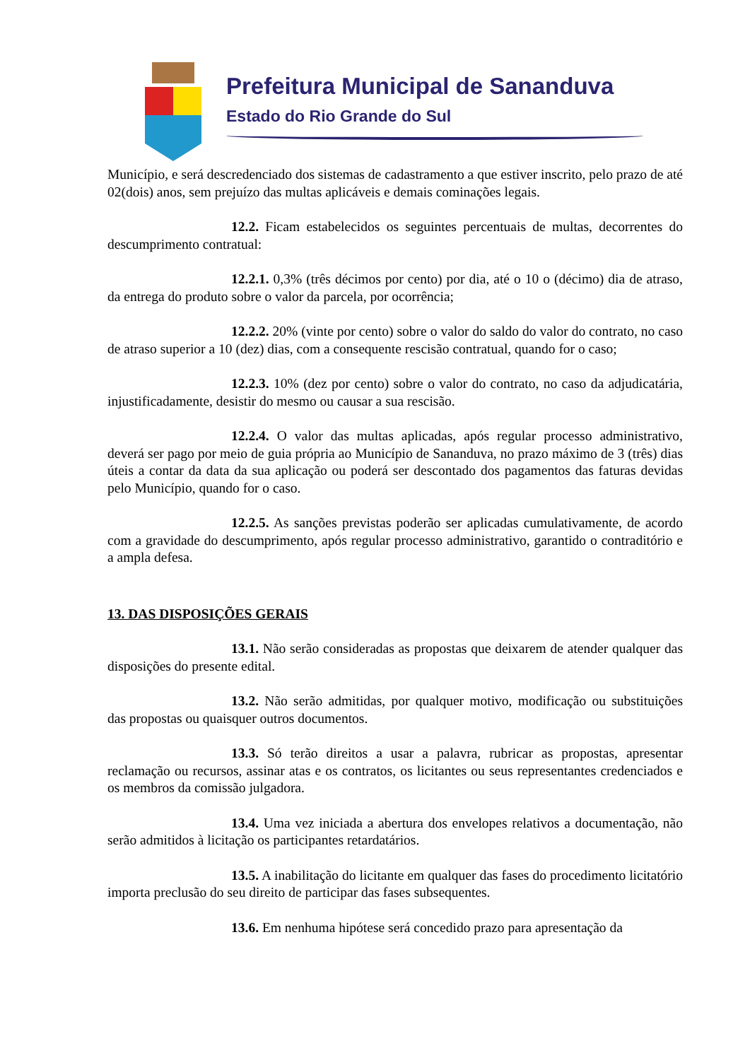Prefeitura Municipal de Sananduva
Estado do Rio Grande do Sul
Município, e será descredenciado dos sistemas de cadastramento a que estiver inscrito, pelo prazo de até 02(dois) anos, sem prejuízo das multas aplicáveis e demais cominações legais.
12.2. Ficam estabelecidos os seguintes percentuais de multas, decorrentes do descumprimento contratual:
12.2.1. 0,3% (três décimos por cento) por dia, até o 10 o (décimo) dia de atraso, da entrega do produto sobre o valor da parcela, por ocorrência;
12.2.2. 20% (vinte por cento) sobre o valor do saldo do valor do contrato, no caso de atraso superior a 10 (dez) dias, com a consequente rescisão contratual, quando for o caso;
12.2.3. 10% (dez por cento) sobre o valor do contrato, no caso da adjudicatária, injustificadamente, desistir do mesmo ou causar a sua rescisão.
12.2.4. O valor das multas aplicadas, após regular processo administrativo, deverá ser pago por meio de guia própria ao Município de Sananduva, no prazo máximo de 3 (três) dias úteis a contar da data da sua aplicação ou poderá ser descontado dos pagamentos das faturas devidas pelo Município, quando for o caso.
12.2.5. As sanções previstas poderão ser aplicadas cumulativamente, de acordo com a gravidade do descumprimento, após regular processo administrativo, garantido o contraditório e a ampla defesa.
13. DAS DISPOSIÇÕES GERAIS
13.1. Não serão consideradas as propostas que deixarem de atender qualquer das disposições do presente edital.
13.2. Não serão admitidas, por qualquer motivo, modificação ou substituições das propostas ou quaisquer outros documentos.
13.3. Só terão direitos a usar a palavra, rubricar as propostas, apresentar reclamação ou recursos, assinar atas e os contratos, os licitantes ou seus representantes credenciados e os membros da comissão julgadora.
13.4. Uma vez iniciada a abertura dos envelopes relativos a documentação, não serão admitidos à licitação os participantes retardatários.
13.5. A inabilitação do licitante em qualquer das fases do procedimento licitatório importa preclusão do seu direito de participar das fases subsequentes.
13.6. Em nenhuma hipótese será concedido prazo para apresentação da